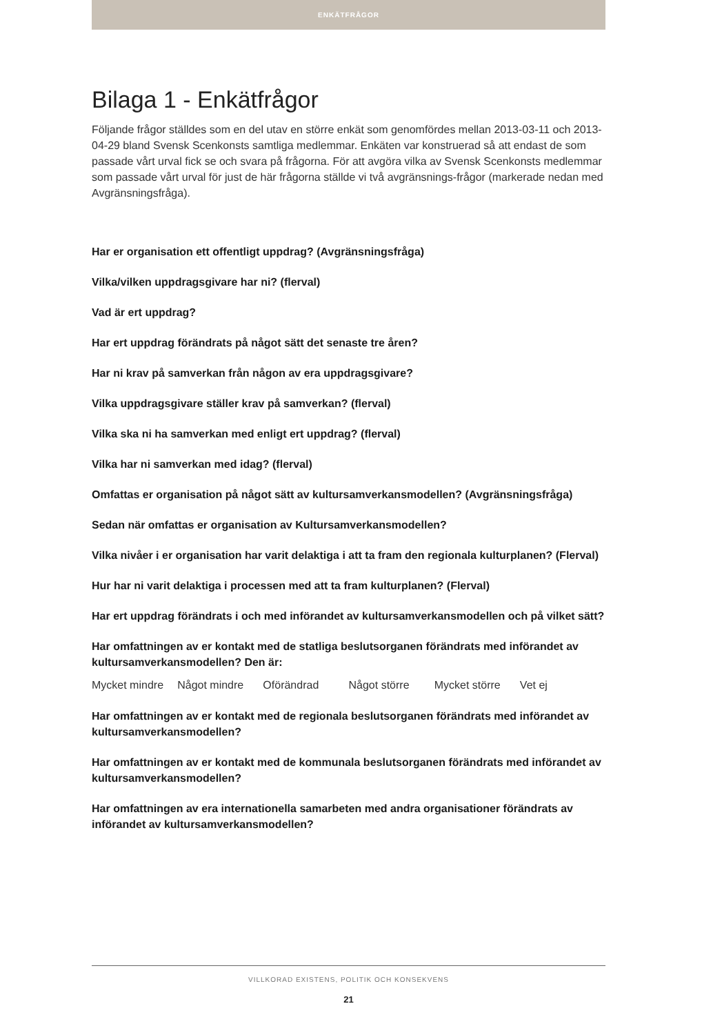ENKÄTFRÅGOR
Bilaga 1 - Enkätfrågor
Följande frågor ställdes som en del utav en större enkät som genomfördes mellan 2013-03-11 och 2013-04-29 bland Svensk Scenkonsts samtliga medlemmar. Enkäten var konstruerad så att endast de som passade vårt urval fick se och svara på frågorna. För att avgöra vilka av Svensk Scenkonsts medlemmar som passade vårt urval för just de här frågorna ställde vi två avgränsnings-frågor (markerade nedan med Avgränsningsfråga).
Har er organisation ett offentligt uppdrag? (Avgränsningsfråga)
Vilka/vilken uppdragsgivare har ni? (flerval)
Vad är ert uppdrag?
Har ert uppdrag förändrats på något sätt det senaste tre åren?
Har ni krav på samverkan från någon av era uppdragsgivare?
Vilka uppdragsgivare ställer krav på samverkan? (flerval)
Vilka ska ni ha samverkan med enligt ert uppdrag? (flerval)
Vilka har ni samverkan med idag? (flerval)
Omfattas er organisation på något sätt av kultursamverkansmodellen? (Avgränsningsfråga)
Sedan när omfattas er organisation av Kultursamverkansmodellen?
Vilka nivåer i er organisation har varit delaktiga i att ta fram den regionala kulturplanen? (Flerval)
Hur har ni varit delaktiga i processen med att ta fram kulturplanen? (Flerval)
Har ert uppdrag förändrats i och med införandet av kultursamverkansmodellen och på vilket sätt?
Har omfattningen av er kontakt med de statliga beslutsorganen förändrats med införandet av kultursamverkansmodellen? Den är:
Mycket mindre Något mindre Oförändrad Något större Mycket större Vet ej
Har omfattningen av er kontakt med de regionala beslutsorganen förändrats med införandet av kultursamverkansmodellen?
Har omfattningen av er kontakt med de kommunala beslutsorganen förändrats med införandet av kultursamverkansmodellen?
Har omfattningen av era internationella samarbeten med andra organisationer förändrats av införandet av kultursamverkansmodellen?
VILLKORAD EXISTENS, POLITIK OCH KONSEKVENS
21